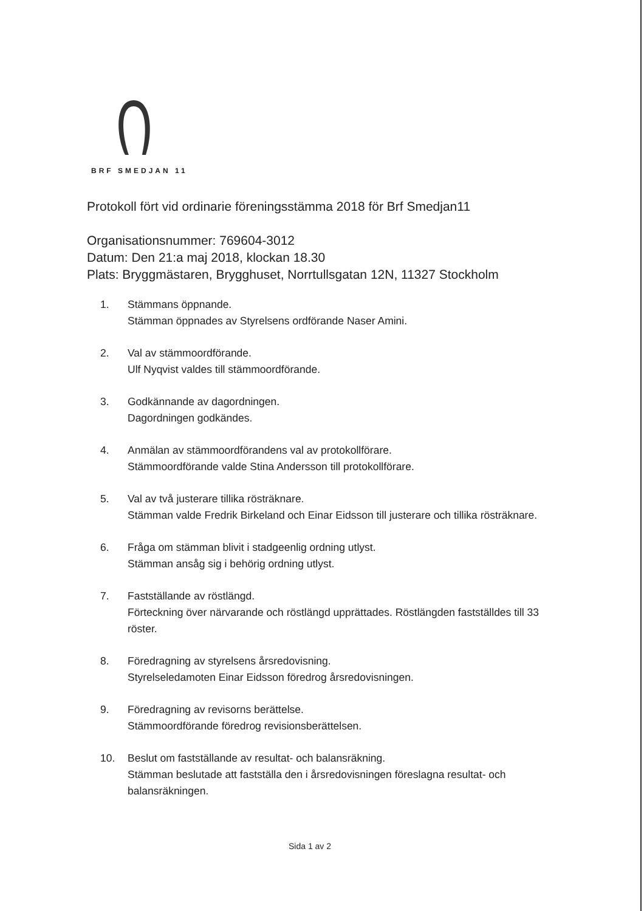BRF SMEDJAN 11
Protokoll fört vid ordinarie föreningsstämma 2018 för Brf Smedjan11
Organisationsnummer: 769604-3012
Datum: Den 21:a maj 2018, klockan 18.30
Plats: Bryggmästaren, Brygghuset, Norrtullsgatan 12N, 11327 Stockholm
1. Stämmans öppnande.
Stämman öppnades av Styrelsens ordförande Naser Amini.
2. Val av stämmoordförande.
Ulf Nyqvist valdes till stämmoordförande.
3. Godkännande av dagordningen.
Dagordningen godkändes.
4. Anmälan av stämmoordförandens val av protokollförare.
Stämmoordförande valde Stina Andersson till protokollförare.
5. Val av två justerare tillika rösträknare.
Stämman valde Fredrik Birkeland och Einar Eidsson till justerare och tillika rösträknare.
6. Fråga om stämman blivit i stadgeenlig ordning utlyst.
Stämman ansåg sig i behörig ordning utlyst.
7. Fastställande av röstlängd.
Förteckning över närvarande och röstlängd upprättades. Röstlängden fastställdes till 33 röster.
8. Föredragning av styrelsens årsredovisning.
Styrelseledamoten Einar Eidsson föredrog årsredovisningen.
9. Föredragning av revisorns berättelse.
Stämmoordförande föredrog revisionsberättelsen.
10. Beslut om fastställande av resultat- och balansräkning.
Stämman beslutade att fastställa den i årsredovisningen föreslagna resultat- och balansräkningen.
Sida 1 av 2